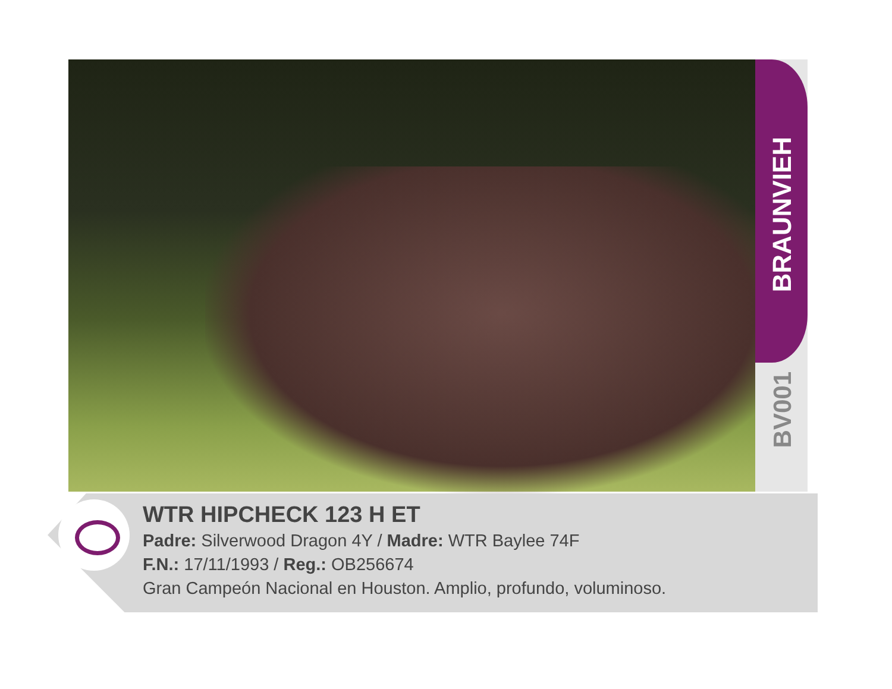BRAUNVIEH
BV001
WTR HIPCHECK 123 H ET
Padre: Silverwood Dragon 4Y / Madre: WTR Baylee 74F
F.N.: 17/11/1993 / Reg.: OB256674
Gran Campeón Nacional en Houston. Amplio, profundo, voluminoso.